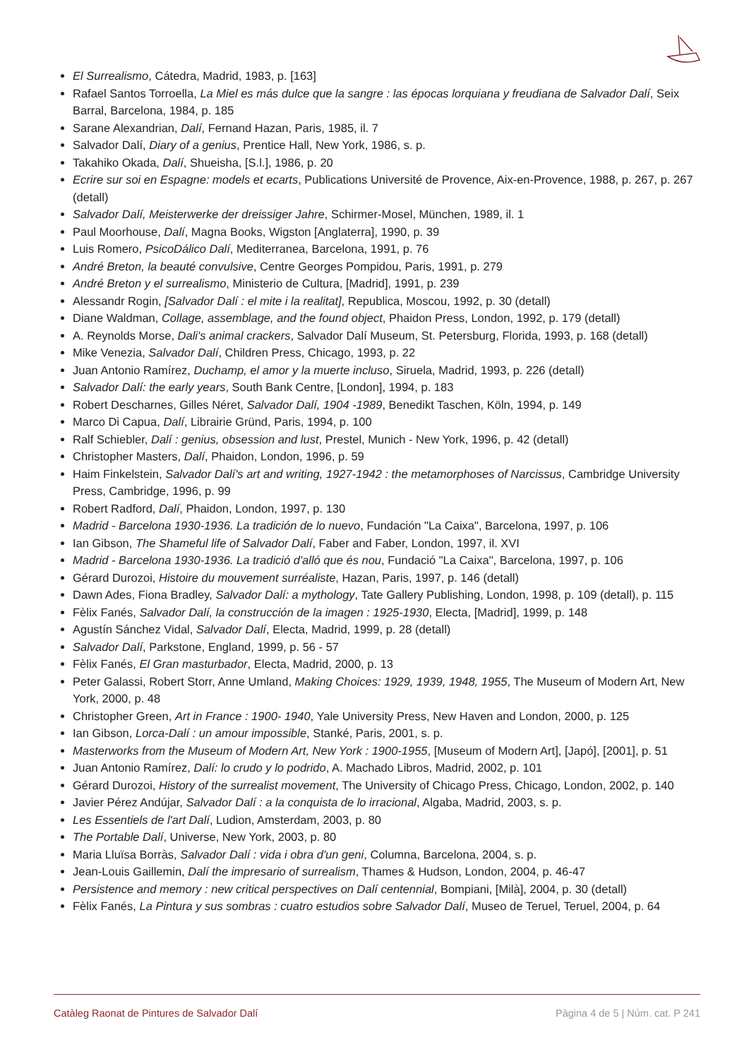El Surrealismo, Cátedra, Madrid, 1983, p. [163]
Rafael Santos Torroella, La Miel es más dulce que la sangre : las épocas lorquiana y freudiana de Salvador Dalí, Seix Barral, Barcelona, 1984, p. 185
Sarane Alexandrian, Dalí, Fernand Hazan, Paris, 1985, il. 7
Salvador Dalí, Diary of a genius, Prentice Hall, New York, 1986, s. p.
Takahiko Okada, Dalí, Shueisha, [S.l.], 1986, p. 20
Ecrire sur soi en Espagne: models et ecarts, Publications Université de Provence, Aix-en-Provence, 1988, p. 267, p. 267 (detall)
Salvador Dalí, Meisterwerke der dreissiger Jahre, Schirmer-Mosel, München, 1989, il. 1
Paul Moorhouse, Dalí, Magna Books, Wigston [Anglaterra], 1990, p. 39
Luis Romero, PsicoDálico Dalí, Mediterranea, Barcelona, 1991, p. 76
André Breton, la beauté convulsive, Centre Georges Pompidou, Paris, 1991, p. 279
André Breton y el surrealismo, Ministerio de Cultura, [Madrid], 1991, p. 239
Alessandr Rogin, [Salvador Dalí : el mite i la realitat], Republica, Moscou, 1992, p. 30 (detall)
Diane Waldman, Collage, assemblage, and the found object, Phaidon Press, London, 1992, p. 179 (detall)
A. Reynolds Morse, Dali's animal crackers, Salvador Dalí Museum, St. Petersburg, Florida, 1993, p. 168 (detall)
Mike Venezia, Salvador Dalí, Children Press, Chicago, 1993, p. 22
Juan Antonio Ramírez, Duchamp, el amor y la muerte incluso, Siruela, Madrid, 1993, p. 226 (detall)
Salvador Dalí: the early years, South Bank Centre, [London], 1994, p. 183
Robert Descharnes, Gilles Néret, Salvador Dalí, 1904 -1989, Benedikt Taschen, Köln, 1994, p. 149
Marco Di Capua, Dalí, Librairie Gründ, Paris, 1994, p. 100
Ralf Schiebler, Dalí : genius, obsession and lust, Prestel, Munich - New York, 1996, p. 42 (detall)
Christopher Masters, Dalí, Phaidon, London, 1996, p. 59
Haim Finkelstein, Salvador Dalí's art and writing, 1927-1942 : the metamorphoses of Narcissus, Cambridge University Press, Cambridge, 1996, p. 99
Robert Radford, Dalí, Phaidon, London, 1997, p. 130
Madrid - Barcelona 1930-1936. La tradición de lo nuevo, Fundación "La Caixa", Barcelona, 1997, p. 106
Ian Gibson, The Shameful life of Salvador Dalí, Faber and Faber, London, 1997, il. XVI
Madrid - Barcelona 1930-1936. La tradició d'alló que és nou, Fundació "La Caixa", Barcelona, 1997, p. 106
Gérard Durozoi, Histoire du mouvement surréaliste, Hazan, Paris, 1997, p. 146 (detall)
Dawn Ades, Fiona Bradley, Salvador Dalí: a mythology, Tate Gallery Publishing, London, 1998, p. 109 (detall), p. 115
Fèlix Fanés, Salvador Dalí, la construcción de la imagen : 1925-1930, Electa, [Madrid], 1999, p. 148
Agustín Sánchez Vidal, Salvador Dalí, Electa, Madrid, 1999, p. 28 (detall)
Salvador Dalí, Parkstone, England, 1999, p. 56 - 57
Fèlix Fanés, El Gran masturbador, Electa, Madrid, 2000, p. 13
Peter Galassi, Robert Storr, Anne Umland, Making Choices: 1929, 1939, 1948, 1955, The Museum of Modern Art, New York, 2000, p. 48
Christopher Green, Art in France : 1900- 1940, Yale University Press, New Haven and London, 2000, p. 125
Ian Gibson, Lorca-Dalí : un amour impossible, Stanké, Paris, 2001, s. p.
Masterworks from the Museum of Modern Art, New York : 1900-1955, [Museum of Modern Art], [Japó], [2001], p. 51
Juan Antonio Ramírez, Dalí: lo crudo y lo podrido, A. Machado Libros, Madrid, 2002, p. 101
Gérard Durozoi, History of the surrealist movement, The University of Chicago Press, Chicago, London, 2002, p. 140
Javier Pérez Andújar, Salvador Dalí : a la conquista de lo irracional, Algaba, Madrid, 2003, s. p.
Les Essentiels de l'art Dalí, Ludion, Amsterdam, 2003, p. 80
The Portable Dalí, Universe, New York, 2003, p. 80
Maria Lluïsa Borràs, Salvador Dalí : vida i obra d'un geni, Columna, Barcelona, 2004, s. p.
Jean-Louis Gaillemin, Dalí the impresario of surrealism, Thames & Hudson, London, 2004, p. 46-47
Persistence and memory : new critical perspectives on Dalí centennial, Bompiani, [Milà], 2004, p. 30 (detall)
Fèlix Fanés, La Pintura y sus sombras : cuatro estudios sobre Salvador Dalí, Museo de Teruel, Teruel, 2004, p. 64
Catàleg Raonat de Pintures de Salvador Dalí Pàgina 4 de 5 | Núm. cat. P 241